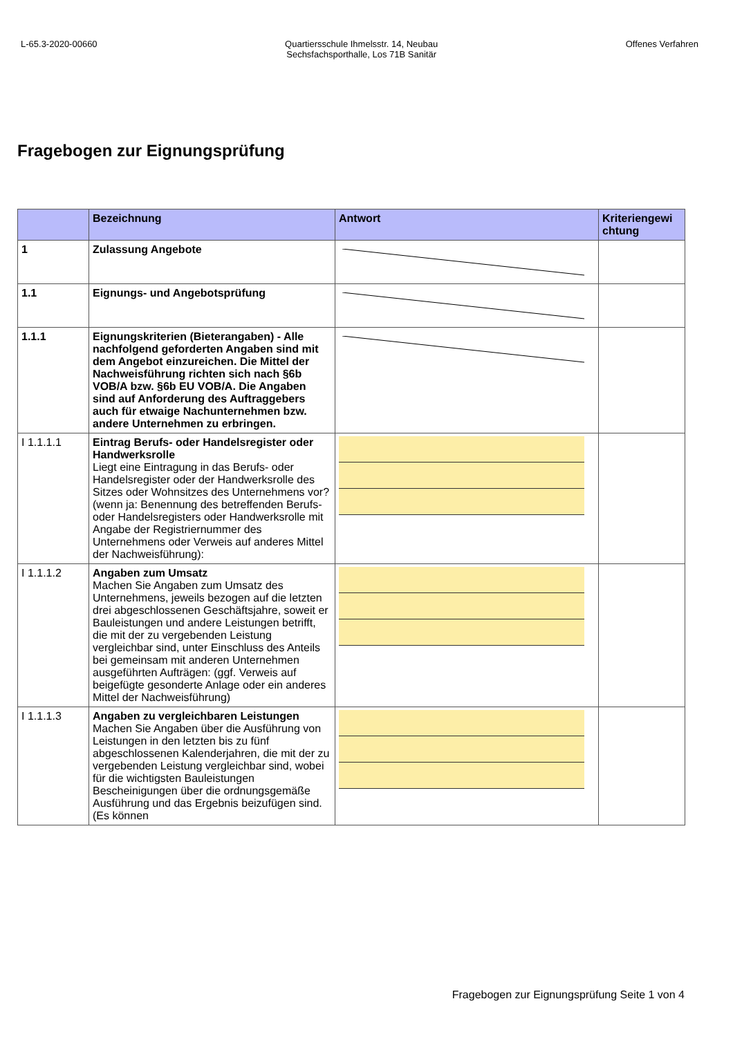L-65.3-2020-00660 Quartiersschule Ihmelsstr. 14, Neubau
Sechsfachsporthalle, Los 71B Sanitär
Offenes Verfahren
Fragebogen zur Eignungsprüfung
| | Bezeichnung | Antwort | Kriteriengewi chtung |
| --- | --- | --- | --- |
| 1 | Zulassung Angebote | | |
| 1.1 | Eignungs- und Angebotsprüfung | | |
| 1.1.1 | Eignungskriterien (Bieterangaben) - Alle nachfolgend geforderten Angaben sind mit dem Angebot einzureichen. Die Mittel der Nachweisführung richten sich nach §6b VOB/A bzw. §6b EU VOB/A. Die Angaben sind auf Anforderung des Auftraggebers auch für etwaige Nachunternehmen bzw. andere Unternehmen zu erbringen. | | |
| I 1.1.1.1 | Eintrag Berufs- oder Handelsregister oder Handwerksrolle Liegt eine Eintragung in das Berufs- oder Handelsregister oder der Handwerksrolle des Sitzes oder Wohnsitzes des Unternehmens vor? (wenn ja: Benennung des betreffenden Berufs- oder Handelsregisters oder Handwerksrolle mit Angabe der Registriernummer des Unternehmens oder Verweis auf anderes Mittel der Nachweisführung): | | |
| I 1.1.1.2 | Angaben zum Umsatz Machen Sie Angaben zum Umsatz des Unternehmens, jeweils bezogen auf die letzten drei abgeschlossenen Geschäftsjahre, soweit er Bauleistungen und andere Leistungen betrifft, die mit der zu vergebenden Leistung vergleichbar sind, unter Einschluss des Anteils bei gemeinsam mit anderen Unternehmen ausgeführten Aufträgen: (ggf. Verweis auf beigefügte gesonderte Anlage oder ein anderes Mittel der Nachweisführung) | | |
| I 1.1.1.3 | Angaben zu vergleichbaren Leistungen Machen Sie Angaben über die Ausführung von Leistungen in den letzten bis zu fünf abgeschlossenen Kalenderjahren, die mit der zu vergebenden Leistung vergleichbar sind, wobei für die wichtigsten Bauleistungen Bescheinigungen über die ordnungsgemäße Ausführung und das Ergebnis beizufügen sind. (Es können | | |
Fragebogen zur Eignungsprüfung Seite 1 von 4